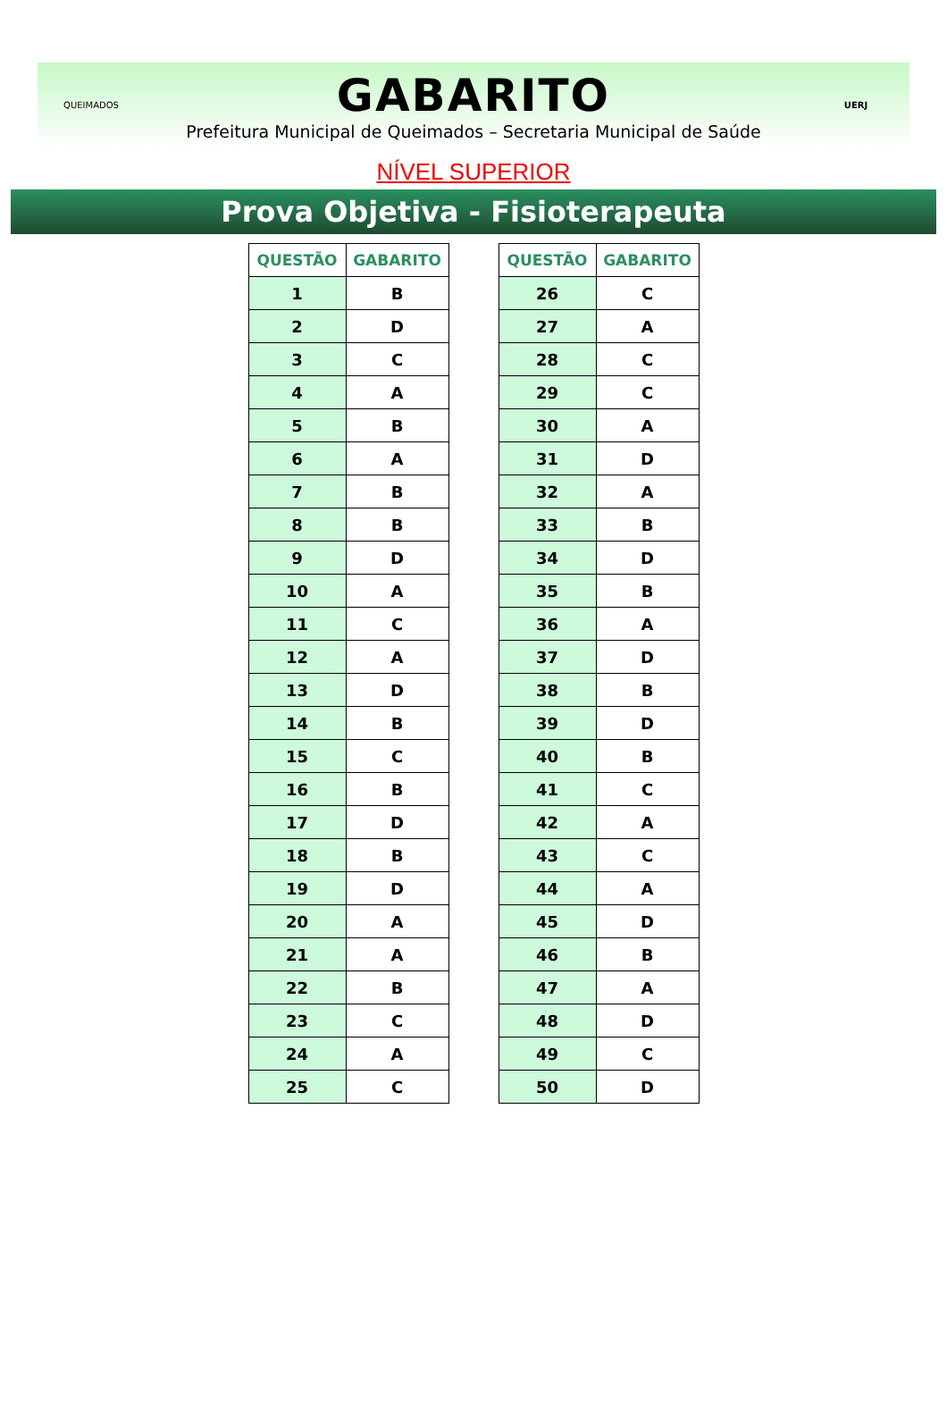QUEIMADOS
GABARITO
Prefeitura Municipal de Queimados – Secretaria Municipal de Saúde
UERJ
NÍVEL SUPERIOR
Prova Objetiva - Fisioterapeuta
| QUESTÃO | GABARITO |
| --- | --- |
| 1 | B |
| 2 | D |
| 3 | C |
| 4 | A |
| 5 | B |
| 6 | A |
| 7 | B |
| 8 | B |
| 9 | D |
| 10 | A |
| 11 | C |
| 12 | A |
| 13 | D |
| 14 | B |
| 15 | C |
| 16 | B |
| 17 | D |
| 18 | B |
| 19 | D |
| 20 | A |
| 21 | A |
| 22 | B |
| 23 | C |
| 24 | A |
| 25 | C |
| QUESTÃO | GABARITO |
| --- | --- |
| 26 | C |
| 27 | A |
| 28 | C |
| 29 | C |
| 30 | A |
| 31 | D |
| 32 | A |
| 33 | B |
| 34 | D |
| 35 | B |
| 36 | A |
| 37 | D |
| 38 | B |
| 39 | D |
| 40 | B |
| 41 | C |
| 42 | A |
| 43 | C |
| 44 | A |
| 45 | D |
| 46 | B |
| 47 | A |
| 48 | D |
| 49 | C |
| 50 | D |